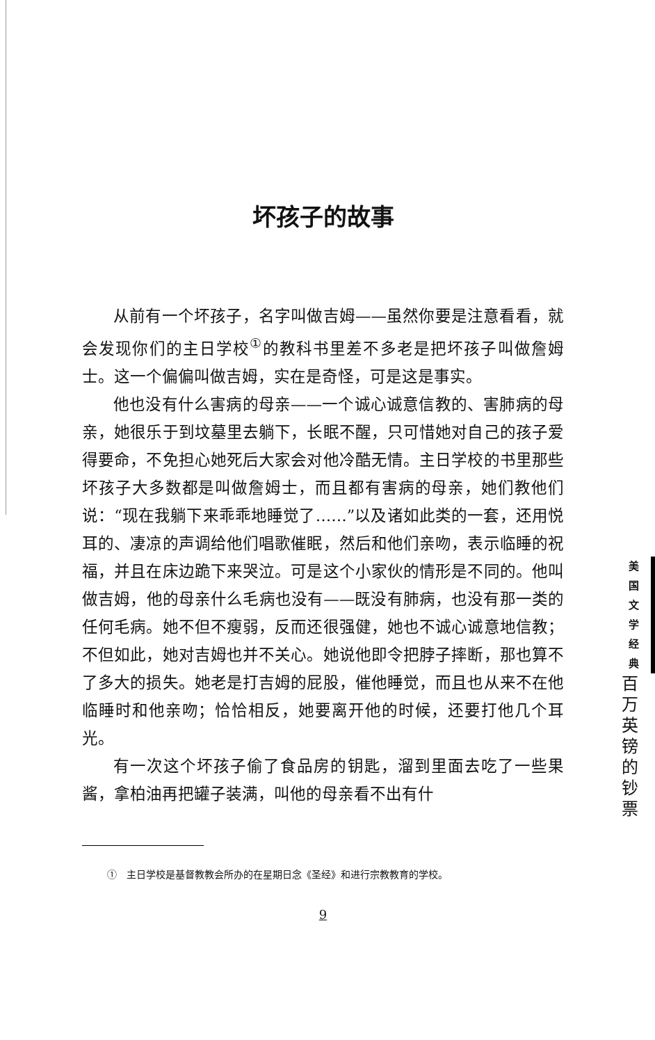坏孩子的故事
从前有一个坏孩子，名字叫做吉姆——虽然你要是注意看看，就会发现你们的主日学校<sup>①</sup>的教科书里差不多老是把坏孩子叫做詹姆士。这一个偏偏叫做吉姆，实在是奇怪，可是这是事实。
他也没有什么害病的母亲——一个诚心诚意信教的、害肺病的母亲，她很乐于到坟墓里去躺下，长眠不醒，只可惜她对自己的孩子爱得要命，不免担心她死后大家会对他冷酷无情。主日学校的书里那些坏孩子大多数都是叫做詹姆士，而且都有害病的母亲，她们教他们说：“现在我躺下来乖乖地睡觉了……”以及诸如此类的一套，还用悦耳的、凄凉的声调给他们唱歌催眠，然后和他们亲吻，表示临睡的祝福，并且在床边跪下来哭泣。可是这个小家伙的情形是不同的。他叫做吉姆，他的母亲什么毛病也没有——既没有肺病，也没有那一类的任何毛病。她不但不瘦弱，反而还很强健，她也不诚心诚意地信教；不但如此，她对吉姆也并不关心。她说他即令把脖子摔断，那也算不了多大的损失。她老是打吉姆的屁股，催他睡觉，而且也从来不在他临睡时和他亲吻；恰恰相反，她要离开他的时候，还要打他几个耳光。
有一次这个坏孩子偷了食品房的钥匙，溜到里面去吃了一些果酱，拿柏油再把罐子装满，叫他的母亲看不出有什
①　主日学校是基督教教会所办的在星期日念《圣经》和进行宗教教育的学校。
9
美
国
文
学
经
典
百
万
英
镑
的
钞
票